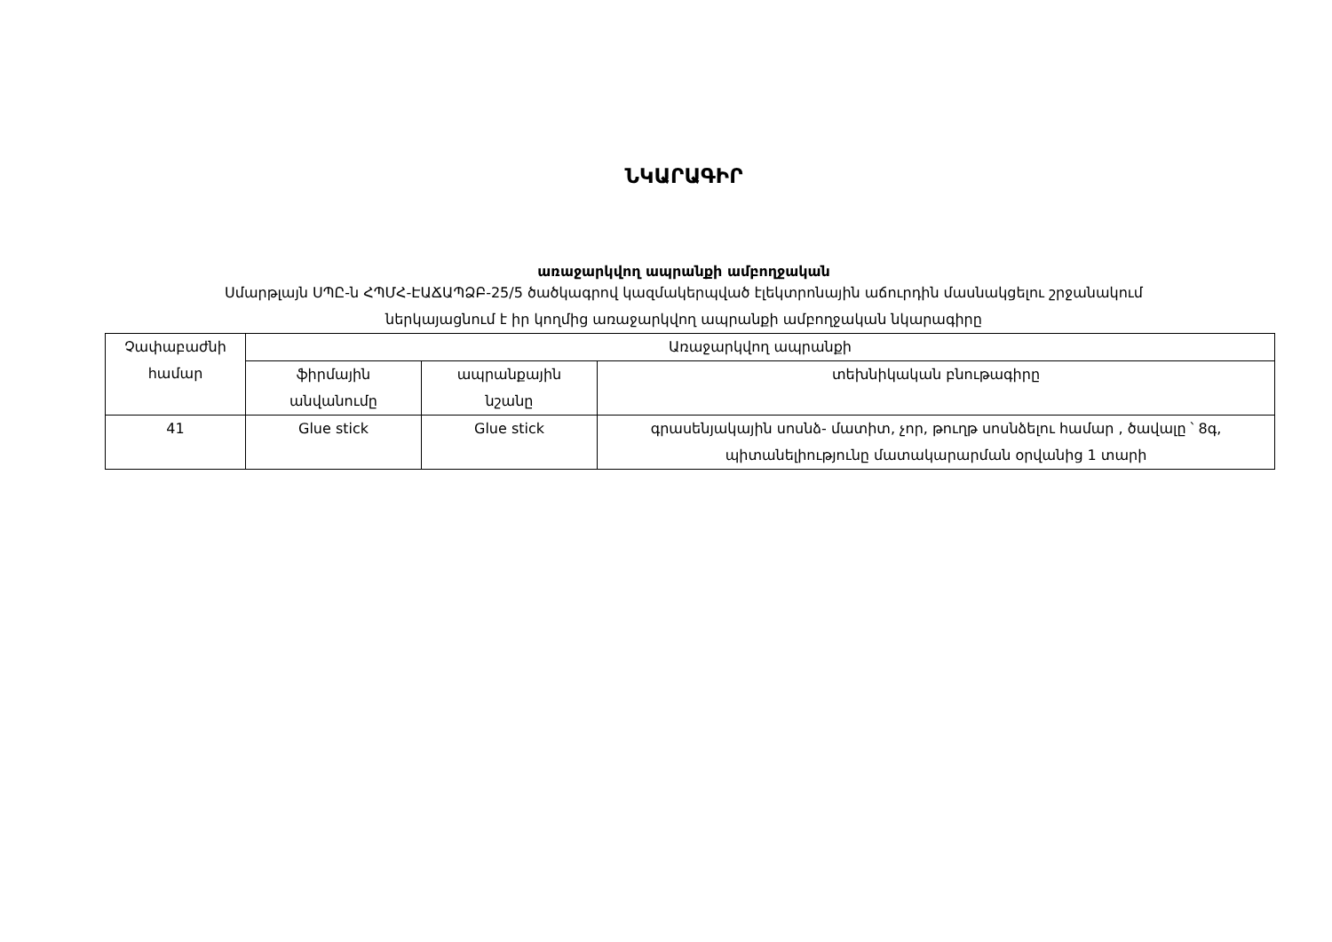ՆԿԱՐԱԳԻՐ
առաջարկվող ապրանքի ամբողջական
Սմարթլայն ՍՊԸ-ն ՀՊՄՀ-ԷԱՃԱՊՁԲ-25/5 ծածկագրով կազմակերպված էլեկտրոնային աճուրդին մասնակցելու շրջանակում
ներկայացնում է իր կողմից առաջարկվող ապրանքի ամբողջական նկարագիրը
| Չափաբաժնի համար | Առաջարկվող ապրանքի | | |
| | ֆիրմային անվանումը | ապրանքային նշանը | տեխնիկական բնութագիրը |
| 41 | Glue stick | Glue stick | գրասենյակային սոսնձ- մատիտ, չոր, թուղթ սոսնձելու համար , ծավալը ՝ 8գ, պիտանելիությունը մատակարարման օրվանից 1 տարի |